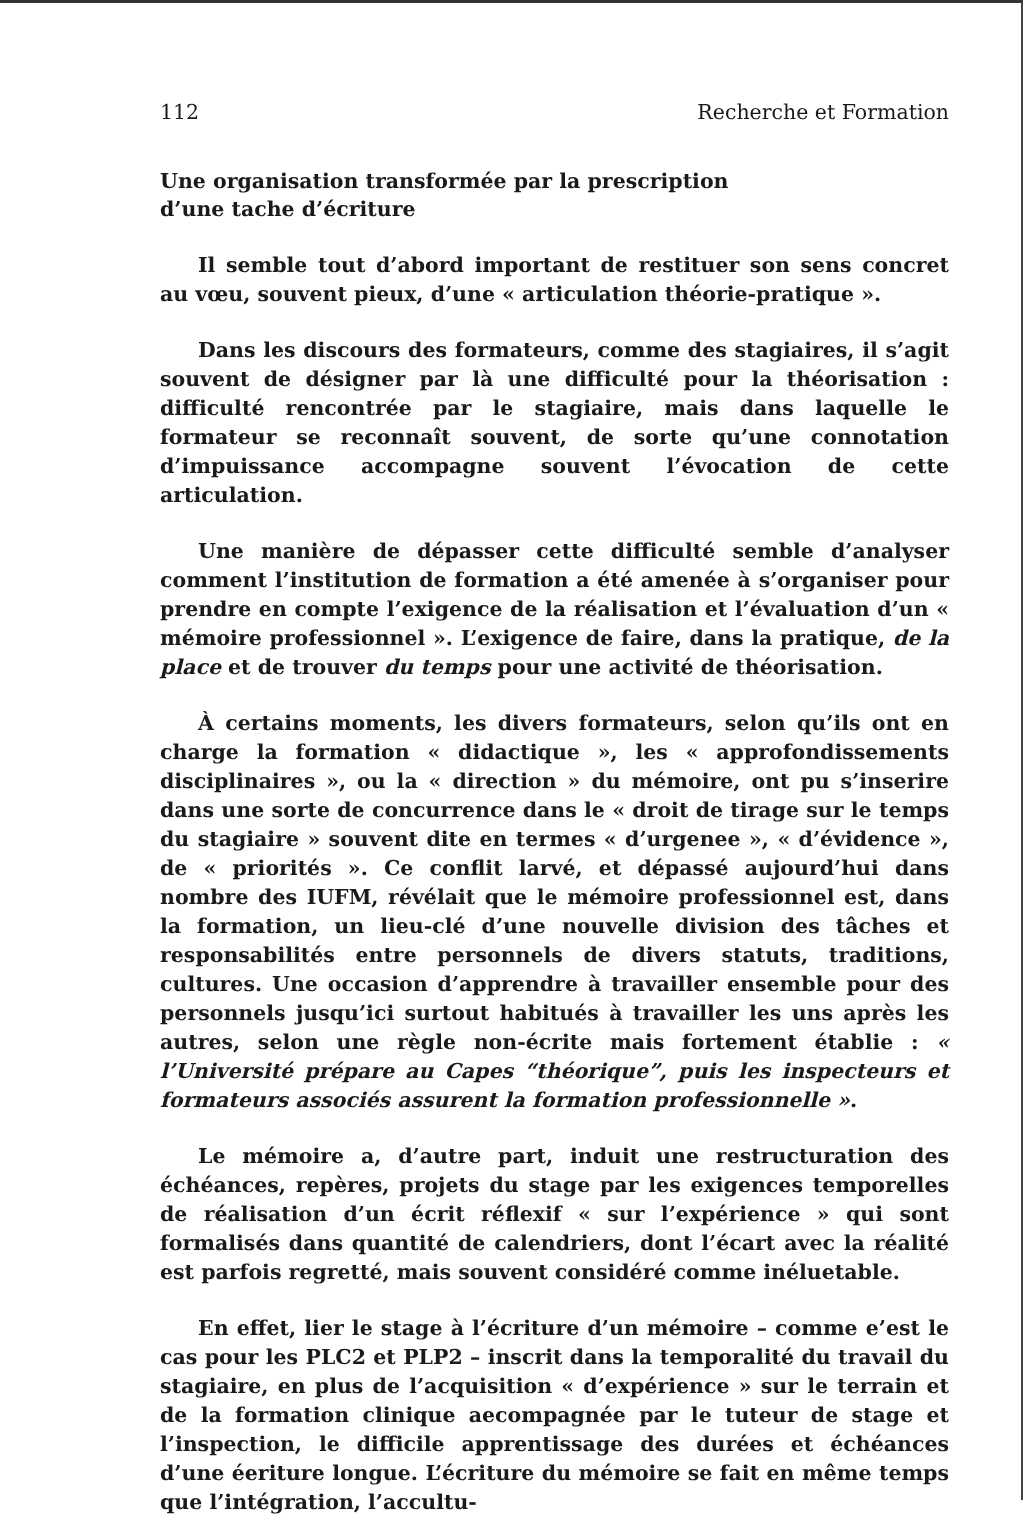112 Recherche et Formation
Une organisation transformée par la prescription
d’une tache d’écriture
Il semble tout d’abord important de restituer son sens concret au vœu, souvent pieux, d’une « articulation théorie-pratique ».
Dans les discours des formateurs, comme des stagiaires, il s’agit souvent de désigner par là une difficulté pour la théorisation : difficulté rencontrée par le stagiaire, mais dans laquelle le formateur se reconnaît souvent, de sorte qu’une connotation d’impuissance accompagne souvent l’évocation de cette articulation.
Une manière de dépasser cette difficulté semble d’analyser comment l’institution de formation a été amenée à s’organiser pour prendre en compte l’exigence de la réalisation et l’évaluation d’un « mémoire professionnel ». L’exigence de faire, dans la pratique, de la place et de trouver du temps pour une activité de théorisation.
À certains moments, les divers formateurs, selon qu’ils ont en charge la formation « didactique », les « approfondissements disciplinaires », ou la « direction » du mémoire, ont pu s’inserire dans une sorte de concurrence dans le « droit de tirage sur le temps du stagiaire » souvent dite en termes « d’urgenee », « d’évidence », de « priorités ». Ce conflit larvé, et dépassé aujourd’hui dans nombre des IUFM, révélait que le mémoire professionnel est, dans la formation, un lieu-clé d’une nouvelle division des tâches et responsabilités entre personnels de divers statuts, traditions, cultures. Une occasion d’apprendre à travailler ensemble pour des personnels jusqu’ici surtout habitués à travailler les uns après les autres, selon une règle non-écrite mais fortement établie : « l’Université prépare au Capes “théorique”, puis les inspecteurs et formateurs associés assurent la formation professionnelle ».
Le mémoire a, d’autre part, induit une restructuration des échéances, repères, projets du stage par les exigences temporelles de réalisation d’un écrit réflexif « sur l’expérience » qui sont formalisés dans quantité de calendriers, dont l’écart avec la réalité est parfois regretté, mais souvent considéré comme inéluetable.
En effet, lier le stage à l’écriture d’un mémoire – comme e’est le cas pour les PLC2 et PLP2 – inscrit dans la temporalité du travail du stagiaire, en plus de l’acquisition « d’expérience » sur le terrain et de la formation clinique aecompagnée par le tuteur de stage et l’inspection, le difficile apprentissage des durées et échéances d’une éeriture longue. L’écriture du mémoire se fait en même temps que l’intégration, l’accultu-